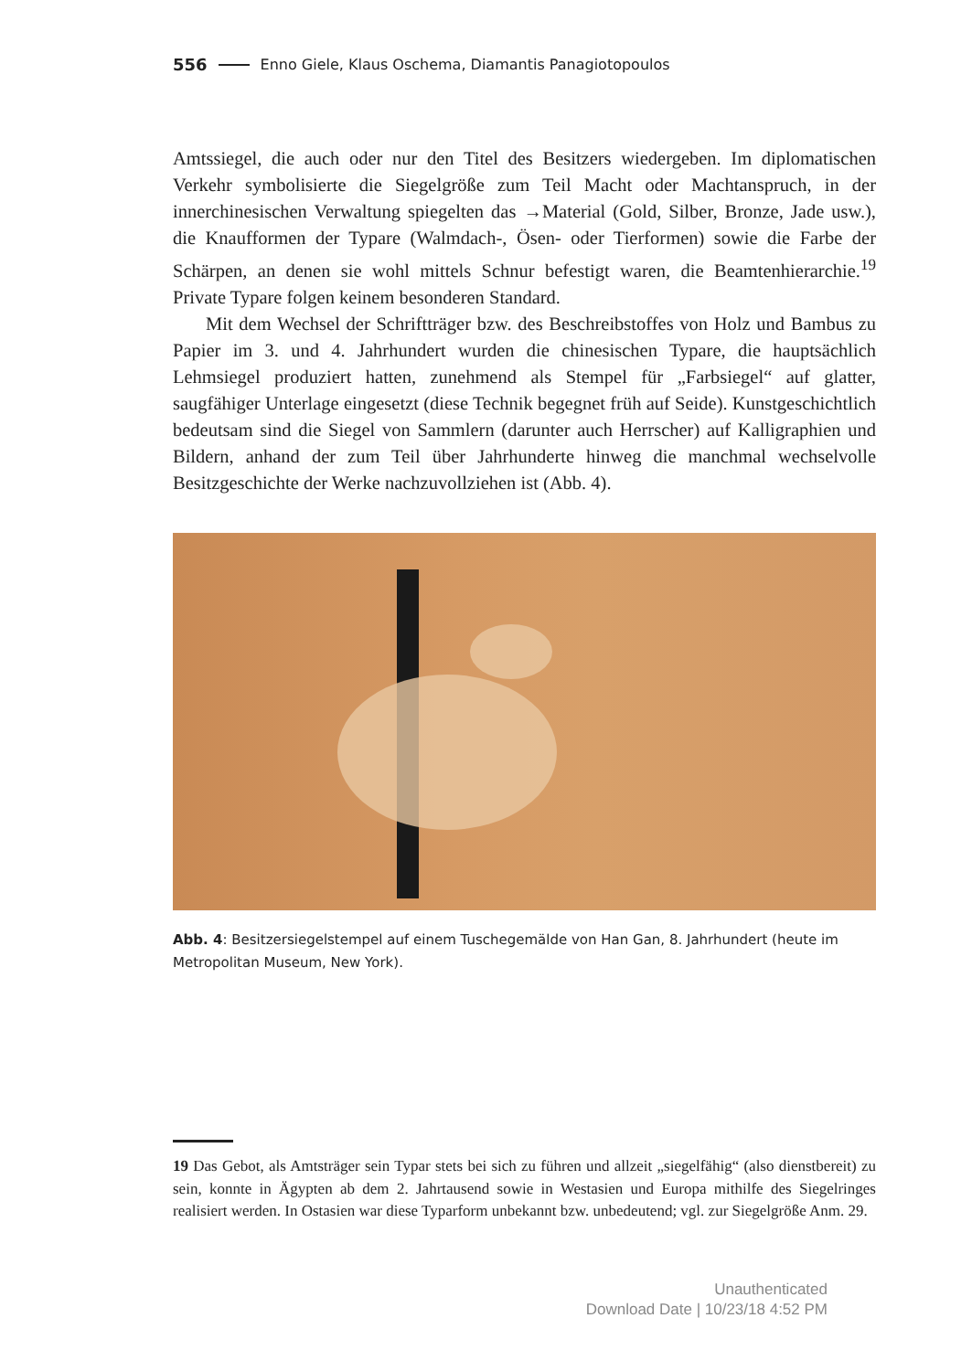556 Enno Giele, Klaus Oschema, Diamantis Panagiotopoulos
Amtssiegel, die auch oder nur den Titel des Besitzers wiedergeben. Im diplomatischen Verkehr symbolisierte die Siegelgröße zum Teil Macht oder Machtanspruch, in der innerchinesischen Verwaltung spiegelten das →Material (Gold, Silber, Bronze, Jade usw.), die Knaufformen der Typare (Walmdach-, Ösen- oder Tierformen) sowie die Farbe der Schärpen, an denen sie wohl mittels Schnur befestigt waren, die Beamtenhierarchie.<sup>19</sup> Private Typare folgen keinem besonderen Standard.
Mit dem Wechsel der Schriftträger bzw. des Beschreibstoffes von Holz und Bambus zu Papier im 3. und 4. Jahrhundert wurden die chinesischen Typare, die hauptsächlich Lehmsiegel produziert hatten, zunehmend als Stempel für „Farbsiegel“ auf glatter, saugfähiger Unterlage eingesetzt (diese Technik begegnet früh auf Seide). Kunstgeschichtlich bedeutsam sind die Siegel von Sammlern (darunter auch Herrscher) auf Kalligraphien und Bildern, anhand der zum Teil über Jahrhunderte hinweg die manchmal wechselvolle Besitzgeschichte der Werke nachzuvollziehen ist (Abb. 4).
Abb. 4: Besitzersiegelstempel auf einem Tuschegemälde von Han Gan, 8. Jahrhundert (heute im Metropolitan Museum, New York).
19 Das Gebot, als Amtsträger sein Typar stets bei sich zu führen und allzeit „siegelfähig“ (also dienstbereit) zu sein, konnte in Ägypten ab dem 2. Jahrtausend sowie in Westasien und Europa mithilfe des Siegelringes realisiert werden. In Ostasien war diese Typarform unbekannt bzw. unbedeutend; vgl. zur Siegelgröße Anm. 29.
Unauthenticated
Download Date | 10/23/18 4:52 PM